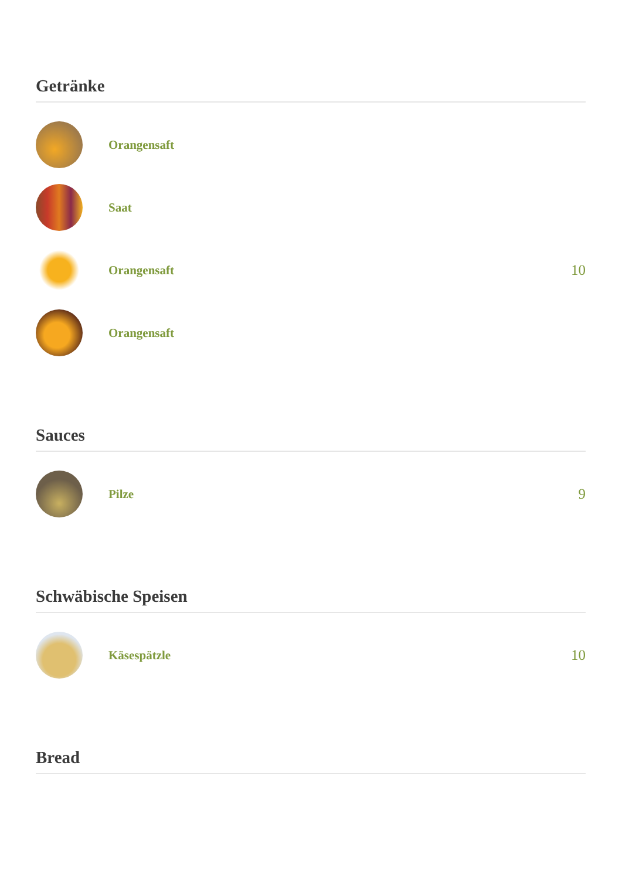Getränke
Orangensaft
Saat
Orangensaft
10
Orangensaft
Sauces
Pilze
9
Schwäbische Speisen
Käsespätzle
10
Bread